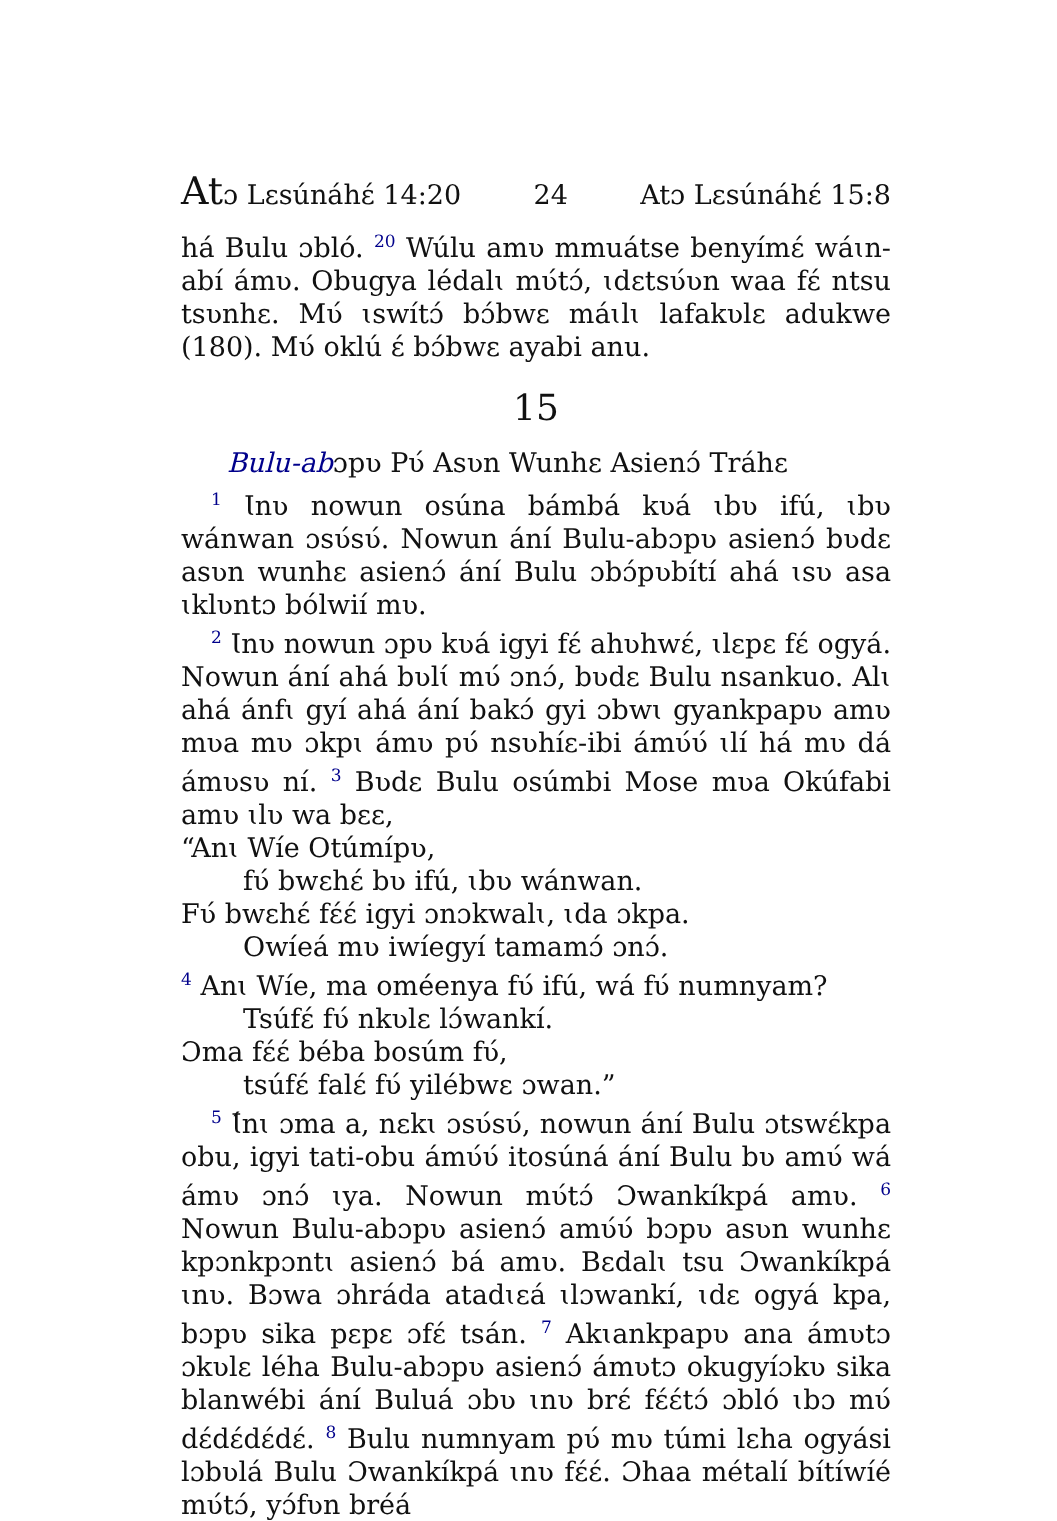Atɔ Lɛsúnáhɛ́ 14:20 24 Atɔ Lɛsúnáhɛ́ 15:8
há Bulu ɔbló. <sup>20</sup> Wúlu amʋ mmuátse benyímɛ́ wáɩn-abí ámʋ. Obugya lédalɩ mʋ́tɔ́, ɩdɛtsʋ́ʋn waa fɛ́ ntsu tsʋnhɛ. Mʋ́ ɩswítɔ́ bɔ́bwɛ máɩlɩ lafakʋlɛ adukwe (180). Mʋ́ oklú ɛ́ bɔ́bwɛ ayabi anu.
15
Bulu-abɔpʋ Pʋ́ Asʋn Wunhɛ Asienɔ́ Tráhɛ
<sup>1</sup> Ɩnʋ nowun osúna bámbá kʋá ɩbʋ ifú, ɩbʋ wánwan ɔsʋ́sʋ́. Nowun ání Bulu-abɔpʋ asienɔ́ bʋdɛ asʋn wunhɛ asienɔ́ ání Bulu ɔbɔ́pʋbítí ahá ɩsʋ asa ɩklʋntɔ bólwií mʋ.
<sup>2</sup> Ɩnʋ nowun ɔpʋ kʋá igyi fɛ́ ahʋhwɛ́, ɩlɛpɛ fɛ́ ogyá. Nowun ání ahá bʋlɩ́ mʋ́ ɔnɔ́, bʋdɛ Bulu nsankuo. Alɩ ahá ánfɩ gyí ahá ání bakɔ́ gyi ɔbwɩ gyankpapʋ amʋ mʋa mʋ ɔkpɩ ámʋ pʋ́ nsʋhíɛ-ibi ámʋ́ʋ́ ɩlí há mʋ dá ámʋsʋ ní. <sup>3</sup> Bʋdɛ Bulu osúmbi Mose mʋa Okúfabi amʋ ɩlʋ wa bɛɛ,
“Anɩ Wíe Otúmípʋ,
fʋ́ bwɛhɛ́ bʋ ifú, ɩbʋ wánwan.
Fʋ́ bwɛhɛ́ fɛ́ɛ́ igyi ɔnɔkwalɩ, ɩda ɔkpa.
Owíeá mʋ iwíegyí tamamɔ́ ɔnɔ́.
<sup>4</sup> Anɩ Wíe, ma oméenya fʋ́ ifú, wá fʋ́ numnyam?
Tsúfɛ́ fʋ́ nkʋlɛ lɔ́wankí.
Ɔma fɛ́ɛ́ béba bosúm fʋ́,
tsúfɛ́ falɛ́ fʋ́ yilébwɛ ɔwan.”
<sup>5</sup> Ɩ́nɩ ɔma a, nɛkɩ ɔsʋ́sʋ́, nowun ání Bulu ɔtswɛ́kpa obu, igyi tati-obu ámʋ́ʋ́ itosúná ání Bulu bʋ amʋ́ wá ámʋ ɔnɔ́ ɩya. Nowun mʋ́tɔ́ Ɔwankíkpá amʋ. <sup>6</sup> Nowun Bulu-abɔpʋ asienɔ́ amʋ́ʋ́ bɔpʋ asʋn wunhɛ kpɔnkpɔntɩ asienɔ́ bá amʋ. Bɛdalɩ tsu Ɔwankíkpá ɩnʋ. Bɔwa ɔhráda atadɩɛá ɩlɔwankí, ɩdɛ ogyá kpa, bɔpʋ sika pɛpɛ ɔfɛ́ tsán. <sup>7</sup> Akɩankpapʋ ana ámʋtɔ ɔkʋlɛ léha Bulu-abɔpʋ asienɔ́ ámʋtɔ okugyíɔkʋ sika blanwébi ání Buluá ɔbʋ ɩnʋ brɛ́ fɛ́ɛ́tɔ́ ɔbló ɩbɔ mʋ́ dɛ́dɛ́dɛ́dɛ́. <sup>8</sup> Bulu numnyam pʋ́ mʋ túmi lɛha ogyási lɔbʋlá Bulu Ɔwankíkpá ɩnʋ fɛ́ɛ́. Ɔhaa métalí bítíwíé mʋ́tɔ́, yɔ́fʋn bréá